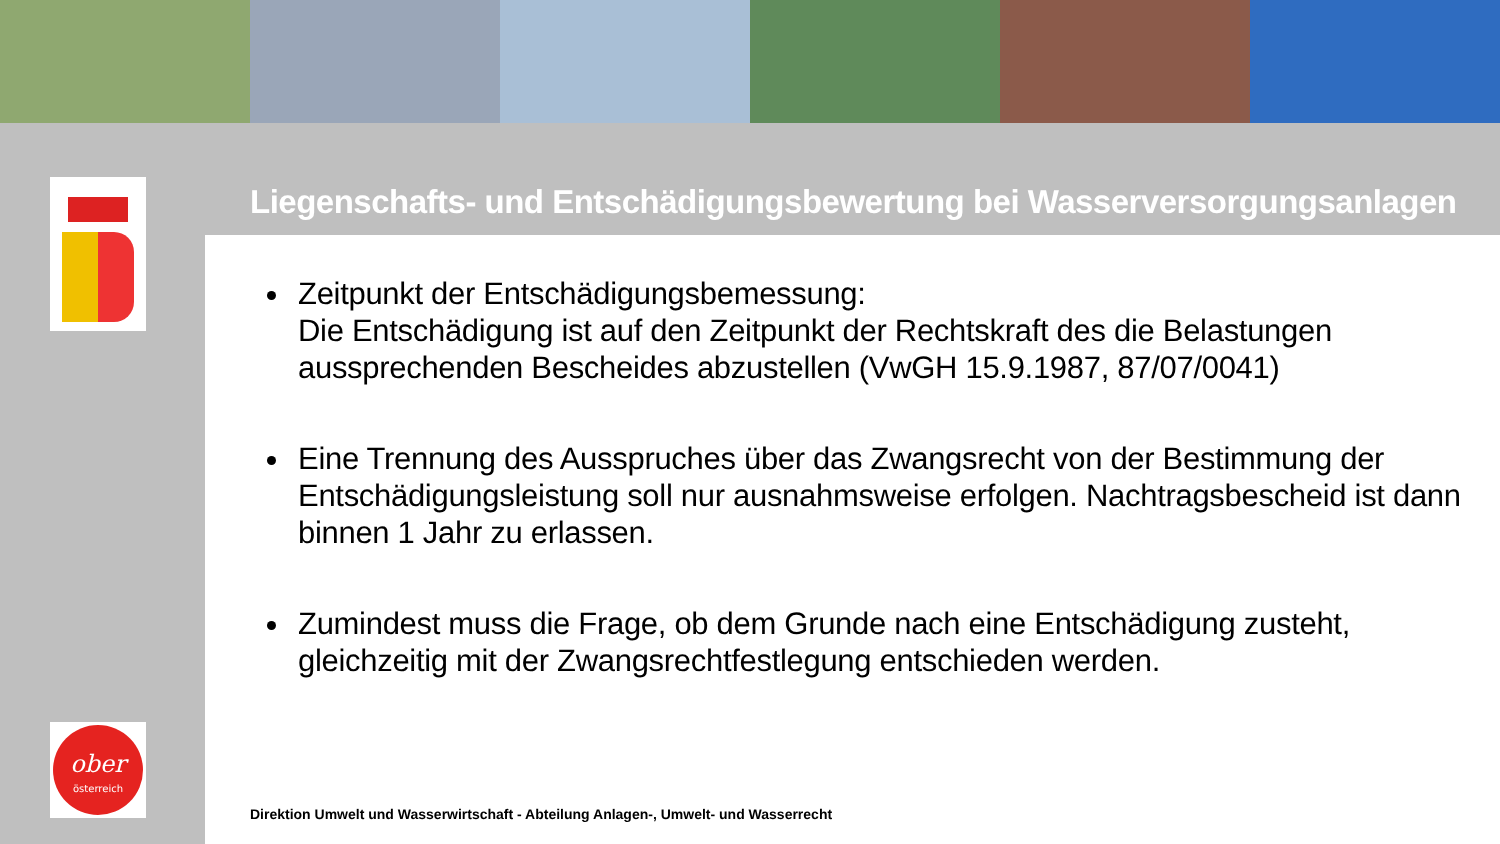Liegenschafts- und Entschädigungsbewertung bei Wasserversorgungsanlagen
Zeitpunkt der Entschädigungsbemessung:
Die Entschädigung ist auf den Zeitpunkt der Rechtskraft des die Belastungen aussprechenden Bescheides abzustellen (VwGH 15.9.1987, 87/07/0041)
Eine Trennung des Ausspruches über das Zwangsrecht von der Bestimmung der Entschädigungsleistung soll nur ausnahmsweise erfolgen. Nachtragsbescheid ist dann binnen 1 Jahr zu erlassen.
Zumindest muss die Frage, ob dem Grunde nach eine Entschädigung zusteht, gleichzeitig mit der Zwangsrechtfestlegung entschieden werden.
Direktion Umwelt und Wasserwirtschaft - Abteilung Anlagen-, Umwelt- und Wasserrecht
ober
österreich